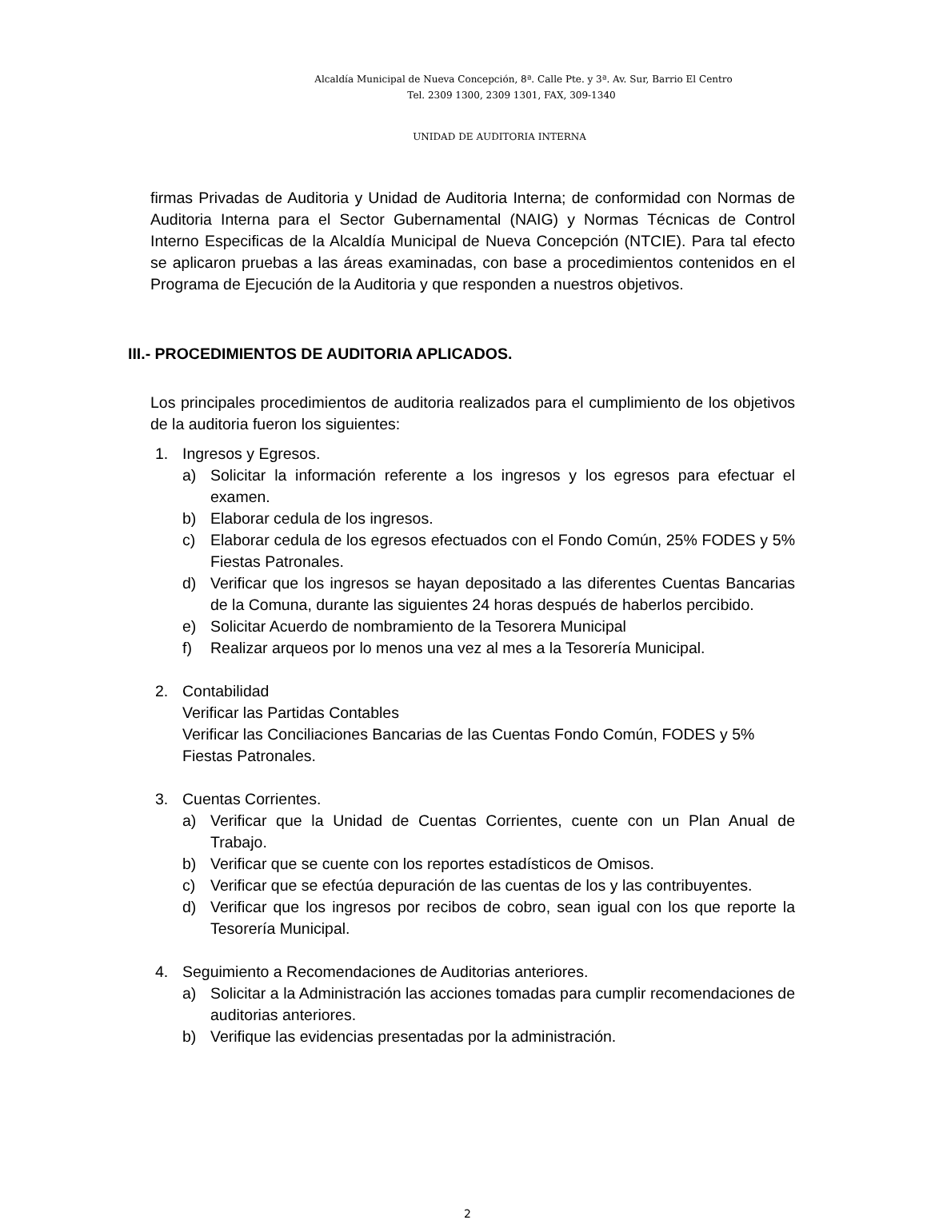Alcaldía Municipal de Nueva Concepción, 8ª. Calle Pte. y 3ª. Av. Sur, Barrio El Centro
Tel. 2309 1300, 2309 1301, FAX, 309-1340
UNIDAD DE AUDITORIA INTERNA
firmas Privadas de Auditoria y Unidad de Auditoria Interna; de conformidad con Normas de Auditoria Interna para el Sector Gubernamental (NAIG) y Normas Técnicas de Control Interno Especificas de la Alcaldía Municipal de Nueva Concepción (NTCIE). Para tal efecto se aplicaron pruebas a las áreas examinadas, con base a procedimientos contenidos en el Programa de Ejecución de la Auditoria y que responden a nuestros objetivos.
III.- PROCEDIMIENTOS DE AUDITORIA APLICADOS.
Los principales procedimientos de auditoria realizados para el cumplimiento de los objetivos de la auditoria fueron los siguientes:
1. Ingresos y Egresos.
a) Solicitar la información referente a los ingresos y los egresos para efectuar el examen.
b) Elaborar cedula de los ingresos.
c) Elaborar cedula de los egresos efectuados con el Fondo Común, 25% FODES y 5% Fiestas Patronales.
d) Verificar que los ingresos se hayan depositado a las diferentes Cuentas Bancarias de la Comuna, durante las siguientes 24 horas después de haberlos percibido.
e) Solicitar Acuerdo de nombramiento de la Tesorera Municipal
f) Realizar arqueos por lo menos una vez al mes a la Tesorería Municipal.
2. Contabilidad
Verificar las Partidas Contables
Verificar las Conciliaciones Bancarias de las Cuentas Fondo Común, FODES y 5% Fiestas Patronales.
3. Cuentas Corrientes.
a) Verificar que la Unidad de Cuentas Corrientes, cuente con un Plan Anual de Trabajo.
b) Verificar que se cuente con los reportes estadísticos de Omisos.
c) Verificar que se efectúa depuración de las cuentas de los y las contribuyentes.
d) Verificar que los ingresos por recibos de cobro, sean igual con los que reporte la Tesorería Municipal.
4. Seguimiento a Recomendaciones de Auditorias anteriores.
a) Solicitar a la Administración las acciones tomadas para cumplir recomendaciones de auditorias anteriores.
b) Verifique las evidencias presentadas por la administración.
2